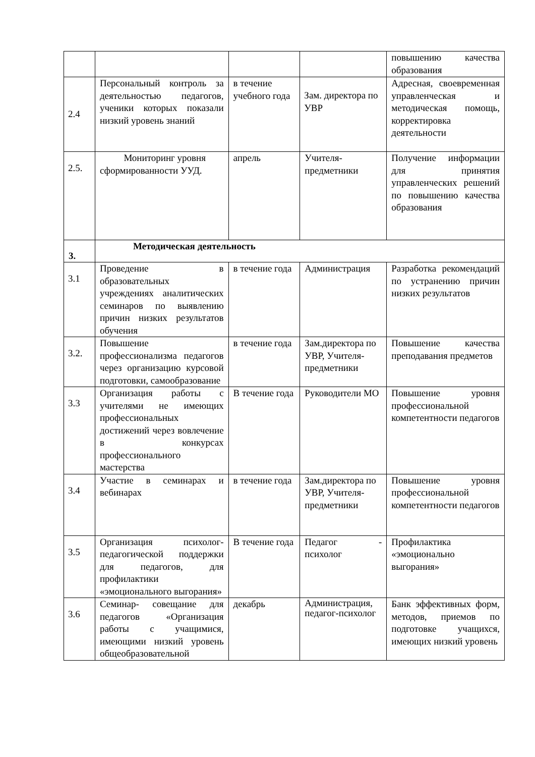| | | | | повышению качества образования |
| 2.4 | Персональный контроль за деятельностью педагогов, ученики которых показали низкий уровень знаний | в течение учебного года | Зам. директора по УВР | Адресная, своевременная управленческая и методическая помощь, корректировка деятельности |
| 2.5. | Мониторинг уровня сформированности УУД. | апрель | Учителя-предметники | Получение информации для принятия управленческих решений по повышению качества образования |
| 3. | Методическая деятельность | | | |
| 3.1 | Проведение в образовательных учреждениях аналитических семинаров по выявлению причин низких результатов обучения | в течение года | Администрация | Разработка рекомендаций по устранению причин низких результатов |
| 3.2. | Повышение профессионализма педагогов через организацию курсовой подготовки, самообразование | в течение года | Зам.директора по УВР, Учителя-предметники | Повышение качества преподавания предметов |
| 3.3 | Организация работы с учителями не имеющих профессиональных достижений через вовлечение в конкурсах профессионального мастерства | В течение года | Руководители МО | Повышение уровня профессиональной компетентности педагогов |
| 3.4 | Участие в семинарах и вебинарах | в течение года | Зам.директора по УВР, Учителя-предметники | Повышение уровня профессиональной компетентности педагогов |
| 3.5 | Организация психолог-педагогической поддержки для педагогов, для профилактики «эмоционального выгорания» | В течение года | Педагог - психолог | Профилактика «эмоционально выгорания» |
| 3.6 | Семинар- совещание для педагогов «Организация работы с учащимися, имеющими низкий уровень общеобразовательной | декабрь | Администрация, педагог-психолог | Банк эффективных форм, методов, приемов по подготовке учащихся, имеющих низкий уровень |